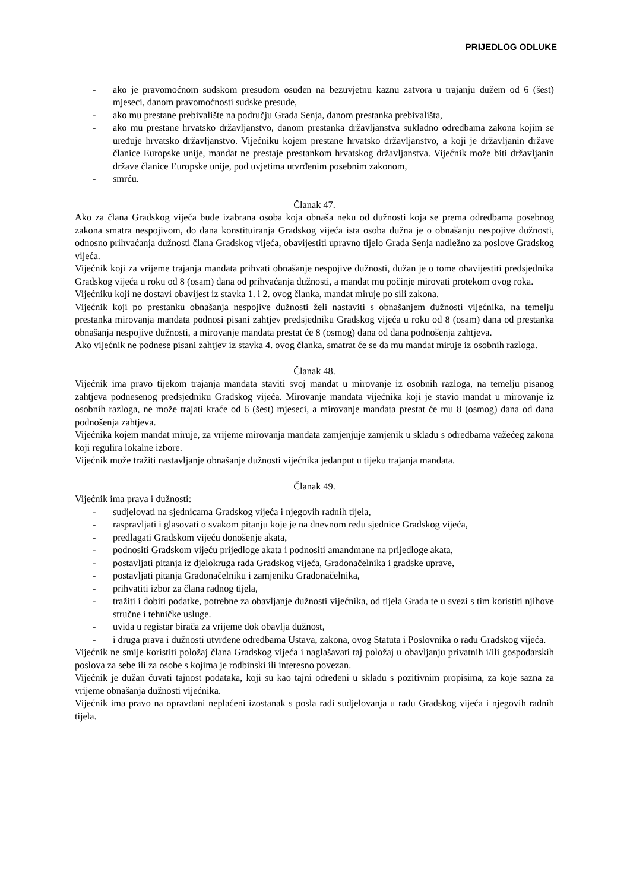PRIJEDLOG ODLUKE
- ako je pravomoćnom sudskom presudom osuđen na bezuvjetnu kaznu zatvora u trajanju dužem od 6 (šest) mjeseci, danom pravomoćnosti sudske presude,
- ako mu prestane prebivalište na području Grada Senja, danom prestanka prebivališta,
- ako mu prestane hrvatsko državljanstvo, danom prestanka državljanstva sukladno odredbama zakona kojim se uređuje hrvatsko državljanstvo. Vijećniku kojem prestane hrvatsko državljanstvo, a koji je državljanin države članice Europske unije, mandat ne prestaje prestankom hrvatskog državljanstva. Vijećnik može biti državljanin države članice Europske unije, pod uvjetima utvrđenim posebnim zakonom,
- smrću.
Članak 47.
Ako za člana Gradskog vijeća bude izabrana osoba koja obnaša neku od dužnosti koja se prema odredbama posebnog zakona smatra nespojivom, do dana konstituiranja Gradskog vijeća ista osoba dužna je o obnašanju nespojive dužnosti, odnosno prihvaćanja dužnosti člana Gradskog vijeća, obavijestiti upravno tijelo Grada Senja nadležno za poslove Gradskog vijeća.
Vijećnik koji za vrijeme trajanja mandata prihvati obnašanje nespojive dužnosti, dužan je o tome obavijestiti predsjednika Gradskog vijeća u roku od 8 (osam) dana od prihvaćanja dužnosti, a mandat mu počinje mirovati protekom ovog roka.
Vijećniku koji ne dostavi obavijest iz stavka 1. i 2. ovog članka, mandat miruje po sili zakona.
Vijećnik koji po prestanku obnašanja nespojive dužnosti želi nastaviti s obnašanjem dužnosti vijećnika, na temelju prestanka mirovanja mandata podnosi pisani zahtjev predsjedniku Gradskog vijeća u roku od 8 (osam) dana od prestanka obnašanja nespojive dužnosti, a mirovanje mandata prestat će 8 (osmog) dana od dana podnošenja zahtjeva.
Ako vijećnik ne podnese pisani zahtjev iz stavka 4. ovog članka, smatrat će se da mu mandat miruje iz osobnih razloga.
Članak 48.
Vijećnik ima pravo tijekom trajanja mandata staviti svoj mandat u mirovanje iz osobnih razloga, na temelju pisanog zahtjeva podnesenog predsjedniku Gradskog vijeća. Mirovanje mandata vijećnika koji je stavio mandat u mirovanje iz osobnih razloga, ne može trajati kraće od 6 (šest) mjeseci, a mirovanje mandata prestat će mu 8 (osmog) dana od dana podnošenja zahtjeva.
Vijećnika kojem mandat miruje, za vrijeme mirovanja mandata zamjenjuje zamjenik u skladu s odredbama važećeg zakona koji regulira lokalne izbore.
Vijećnik može tražiti nastavljanje obnašanje dužnosti vijećnika jedanput u tijeku trajanja mandata.
Članak 49.
Vijećnik ima prava i dužnosti:
- sudjelovati na sjednicama Gradskog vijeća i njegovih radnih tijela,
- raspravljati i glasovati o svakom pitanju koje je na dnevnom redu sjednice Gradskog vijeća,
- predlagati Gradskom vijeću donošenje akata,
- podnositi Gradskom vijeću prijedloge akata i podnositi amandmane na prijedloge akata,
- postavljati pitanja iz djelokruga rada Gradskog vijeća, Gradonačelnika i gradske uprave,
- postavljati pitanja Gradonačelniku i zamjeniku Gradonačelnika,
- prihvatiti izbor za člana radnog tijela,
- tražiti i dobiti podatke, potrebne za obavljanje dužnosti vijećnika, od tijela Grada te u svezi s tim koristiti njihove stručne i tehničke usluge.
- uvida u registar birača za vrijeme dok obavlja dužnost,
- i druga prava i dužnosti utvrđene odredbama Ustava, zakona, ovog Statuta i Poslovnika o radu Gradskog vijeća.
Vijećnik ne smije koristiti položaj člana Gradskog vijeća i naglašavati taj položaj u obavljanju privatnih i/ili gospodarskih poslova za sebe ili za osobe s kojima je rodbinski ili interesno povezan.
Vijećnik je dužan čuvati tajnost podataka, koji su kao tajni određeni u skladu s pozitivnim propisima, za koje sazna za vrijeme obnašanja dužnosti vijećnika.
Vijećnik ima pravo na opravdani neplaćeni izostanak s posla radi sudjelovanja u radu Gradskog vijeća i njegovih radnih tijela.